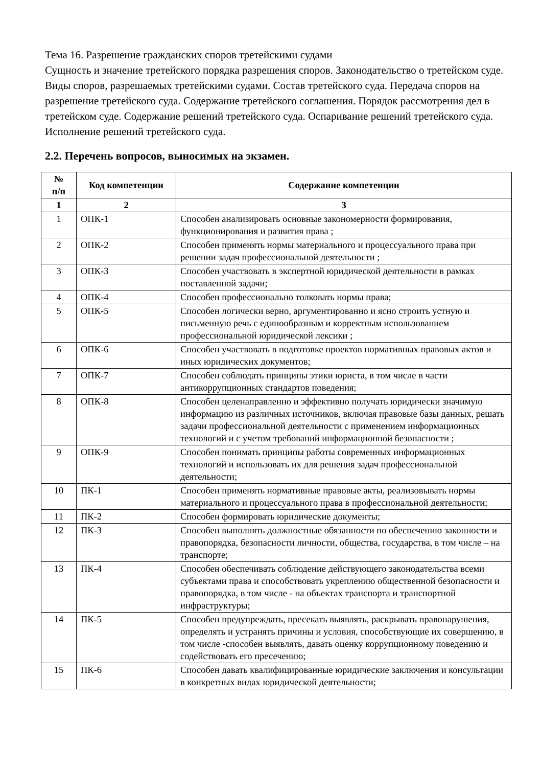Тема 16. Разрешение гражданских споров третейскими судами
Сущность и значение третейского порядка разрешения споров. Законодательство о третейском суде. Виды споров, разрешаемых третейскими судами. Состав третейского суда. Передача споров на разрешение третейского суда. Содержание третейского соглашения. Порядок рассмотрения дел в третейском суде. Содержание решений третейского суда. Оспаривание решений третейского суда. Исполнение решений третейского суда.
2.2. Перечень вопросов, выносимых на экзамен.
| № п/п | Код компетенции | Содержание компетенции |
| --- | --- | --- |
| 1 | 2 | 3 |
| 1 | ОПК-1 | Способен анализировать основные закономерности формирования, функционирования и развития права ; |
| 2 | ОПК-2 | Способен применять нормы материального и процессуального права при решении задач профессиональной деятельности ; |
| 3 | ОПК-3 | Способен участвовать в экспертной юридической деятельности в рамках поставленной задачи; |
| 4 | ОПК-4 | Способен профессионально толковать нормы права; |
| 5 | ОПК-5 | Способен логически верно, аргументированно и ясно строить устную и письменную речь с единообразным и корректным использованием профессиональной юридической лексики ; |
| 6 | ОПК-6 | Способен участвовать в подготовке проектов нормативных правовых актов и иных юридических документов; |
| 7 | ОПК-7 | Способен соблюдать принципы этики юриста, в том числе в части антикоррупционных стандартов поведения; |
| 8 | ОПК-8 | Способен целенаправленно и эффективно получать юридически значимую информацию из различных источников, включая правовые базы данных, решать задачи профессиональной деятельности с применением информационных технологий и с учетом требований информационной безопасности ; |
| 9 | ОПК-9 | Способен понимать принципы работы современных информационных технологий и использовать их для решения задач профессиональной деятельности; |
| 10 | ПК-1 | Способен применять нормативные правовые акты, реализовывать нормы материального и процессуального права в профессиональной деятельности; |
| 11 | ПК-2 | Способен формировать юридические документы; |
| 12 | ПК-3 | Способен выполнять должностные обязанности по обеспечению законности и правопорядка, безопасности личности, общества, государства, в том числе – на транспорте; |
| 13 | ПК-4 | Способен обеспечивать соблюдение действующего законодательства всеми субъектами права и способствовать укреплению общественной безопасности и правопорядка, в том числе - на объектах транспорта и транспортной инфраструктуры; |
| 14 | ПК-5 | Способен предупреждать, пресекать выявлять, раскрывать правонарушения, определять и устранять причины и условия, способствующие их совершению, в том числе -способен выявлять, давать оценку коррупционному поведению и содействовать его пресечению; |
| 15 | ПК-6 | Способен давать квалифицированные юридические заключения и консультации в конкретных видах юридической деятельности; |